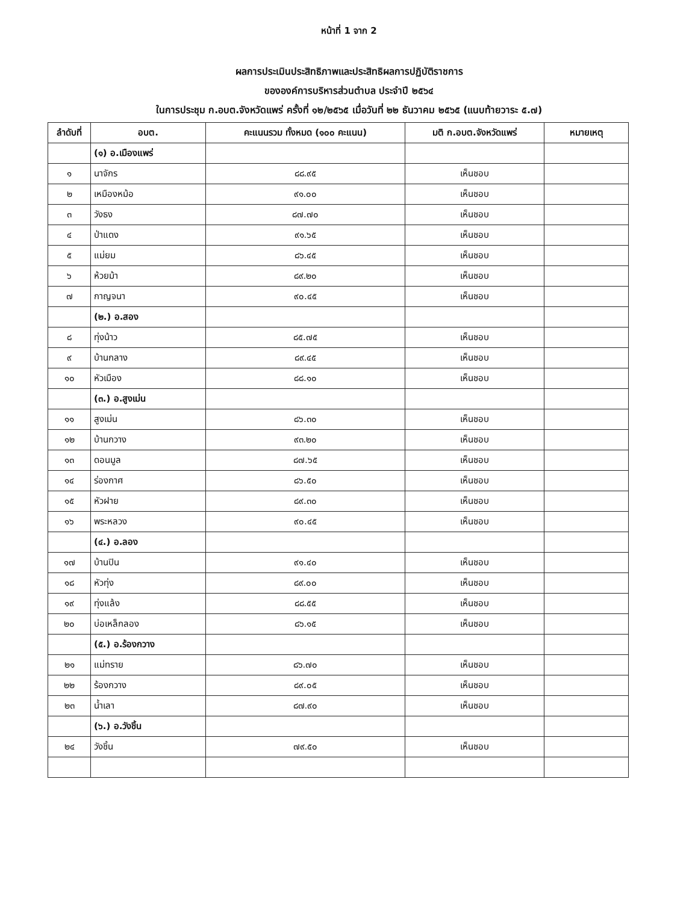หน้าที่ 1 จาก 2
ผลการประเมินประสิทธิภาพและประสิทธิผลการปฏิบัติราชการ
ขององค์การบริหารส่วนตำบล ประจำปี ๒๕๖๔
ในการประชุม ก.อบต.จังหวัดแพร่ ครั้งที่ ๑๒/๒๕๖๕ เมื่อวันที่ ๒๒ ธันวาคม ๒๕๖๕ (แนบท้ายวาระ ๕.๗)
| ลำดับที่ | อบต. | คะแนนรวม ทั้งหมด (๑๐๐ คะแนน) | มติ ก.อบต.จังหวัดแพร่ | หมายเหตุ |
| --- | --- | --- | --- | --- |
| | (๑) อ.เมืองแพร่ | | | |
| ๑ | นาจักร | ๘๘.๙๕ | เห็นชอบ | |
| ๒ | เหมืองหม้อ | ๙๑.๐๐ | เห็นชอบ | |
| ๓ | วังธง | ๘๗.๗๐ | เห็นชอบ | |
| ๔ | ป่าแดง | ๙๑.๖๕ | เห็นชอบ | |
| ๕ | แม่ยม | ๘๖.๔๕ | เห็นชอบ | |
| ๖ | ห้วยม้า | ๘๙.๒๐ | เห็นชอบ | |
| ๗ | กาญจนา | ๙๐.๔๕ | เห็นชอบ | |
| | (๒.) อ.สอง | | | |
| ๘ | ทุ่งน้าว | ๘๕.๗๕ | เห็นชอบ | |
| ๙ | บ้านกลาง | ๘๙.๔๕ | เห็นชอบ | |
| ๑๐ | หัวเมือง | ๘๘.๑๐ | เห็นชอบ | |
| | (๓.) อ.สูงเม่น | | | |
| ๑๑ | สูงเม่น | ๘๖.๓๐ | เห็นชอบ | |
| ๑๒ | บ้านกวาง | ๙๓.๒๐ | เห็นชอบ | |
| ๑๓ | ดอนมูล | ๘๗.๖๕ | เห็นชอบ | |
| ๑๔ | ร่องกาศ | ๘๖.๕๐ | เห็นชอบ | |
| ๑๕ | หัวฝาย | ๘๙.๓๐ | เห็นชอบ | |
| ๑๖ | พระหลวง | ๙๐.๔๕ | เห็นชอบ | |
| | (๔.) อ.ลอง | | | |
| ๑๗ | บ้านปิน | ๙๑.๔๐ | เห็นชอบ | |
| ๑๘ | หัวทุ่ง | ๘๙.๐๐ | เห็นชอบ | |
| ๑๙ | ทุ่งแล้ง | ๘๘.๕๕ | เห็นชอบ | |
| ๒๐ | บ่อเหล็กลอง | ๘๖.๑๕ | เห็นชอบ | |
| | (๕.) อ.ร้องกวาง | | | |
| ๒๑ | แม่ทราย | ๘๖.๗๐ | เห็นชอบ | |
| ๒๒ | ร้องกวาง | ๘๙.๐๕ | เห็นชอบ | |
| ๒๓ | น้ำเลา | ๘๗.๙๐ | เห็นชอบ | |
| | (๖.) อ.วังชิ้น | | | |
| ๒๔ | วังชิ้น | ๗๙.๕๐ | เห็นชอบ | |